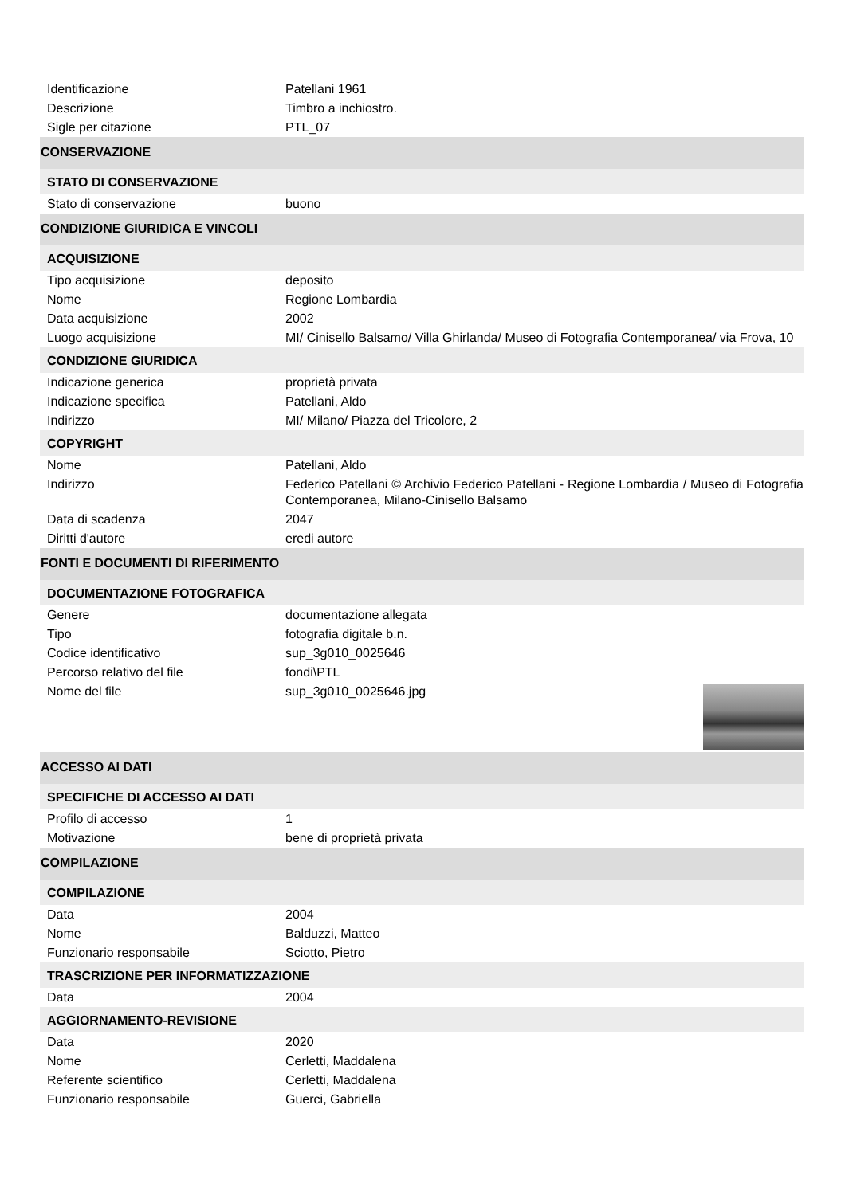| Identificazione | Patellani 1961 |
| Descrizione | Timbro a inchiostro. |
| Sigle per citazione | PTL_07 |
| CONSERVAZIONE | |
| STATO DI CONSERVAZIONE | |
| Stato di conservazione | buono |
| CONDIZIONE GIURIDICA E VINCOLI | |
| ACQUISIZIONE | |
| Tipo acquisizione | deposito |
| Nome | Regione Lombardia |
| Data acquisizione | 2002 |
| Luogo acquisizione | MI/ Cinisello Balsamo/ Villa Ghirlanda/ Museo di Fotografia Contemporanea/ via Frova, 10 |
| CONDIZIONE GIURIDICA | |
| Indicazione generica | proprietà privata |
| Indicazione specifica | Patellani, Aldo |
| Indirizzo | MI/ Milano/ Piazza del Tricolore, 2 |
| COPYRIGHT | |
| Nome | Patellani, Aldo |
| Indirizzo | Federico Patellani © Archivio Federico Patellani - Regione Lombardia / Museo di Fotografia Contemporanea, Milano-Cinisello Balsamo |
| Data di scadenza | 2047 |
| Diritti d'autore | eredi autore |
| FONTI E DOCUMENTI DI RIFERIMENTO | |
| DOCUMENTAZIONE FOTOGRAFICA | |
| Genere | documentazione allegata |
| Tipo | fotografia digitale b.n. |
| Codice identificativo | sup_3g010_0025646 |
| Percorso relativo del file | fondi\PTL |
| Nome del file | sup_3g010_0025646.jpg |
| ACCESSO AI DATI | |
| SPECIFICHE DI ACCESSO AI DATI | |
| Profilo di accesso | 1 |
| Motivazione | bene di proprietà privata |
| COMPILAZIONE | |
| COMPILAZIONE | |
| Data | 2004 |
| Nome | Balduzzi, Matteo |
| Funzionario responsabile | Sciotto, Pietro |
| TRASCRIZIONE PER INFORMATIZZAZIONE | |
| Data | 2004 |
| AGGIORNAMENTO-REVISIONE | |
| Data | 2020 |
| Nome | Cerletti, Maddalena |
| Referente scientifico | Cerletti, Maddalena |
| Funzionario responsabile | Guerci, Gabriella |